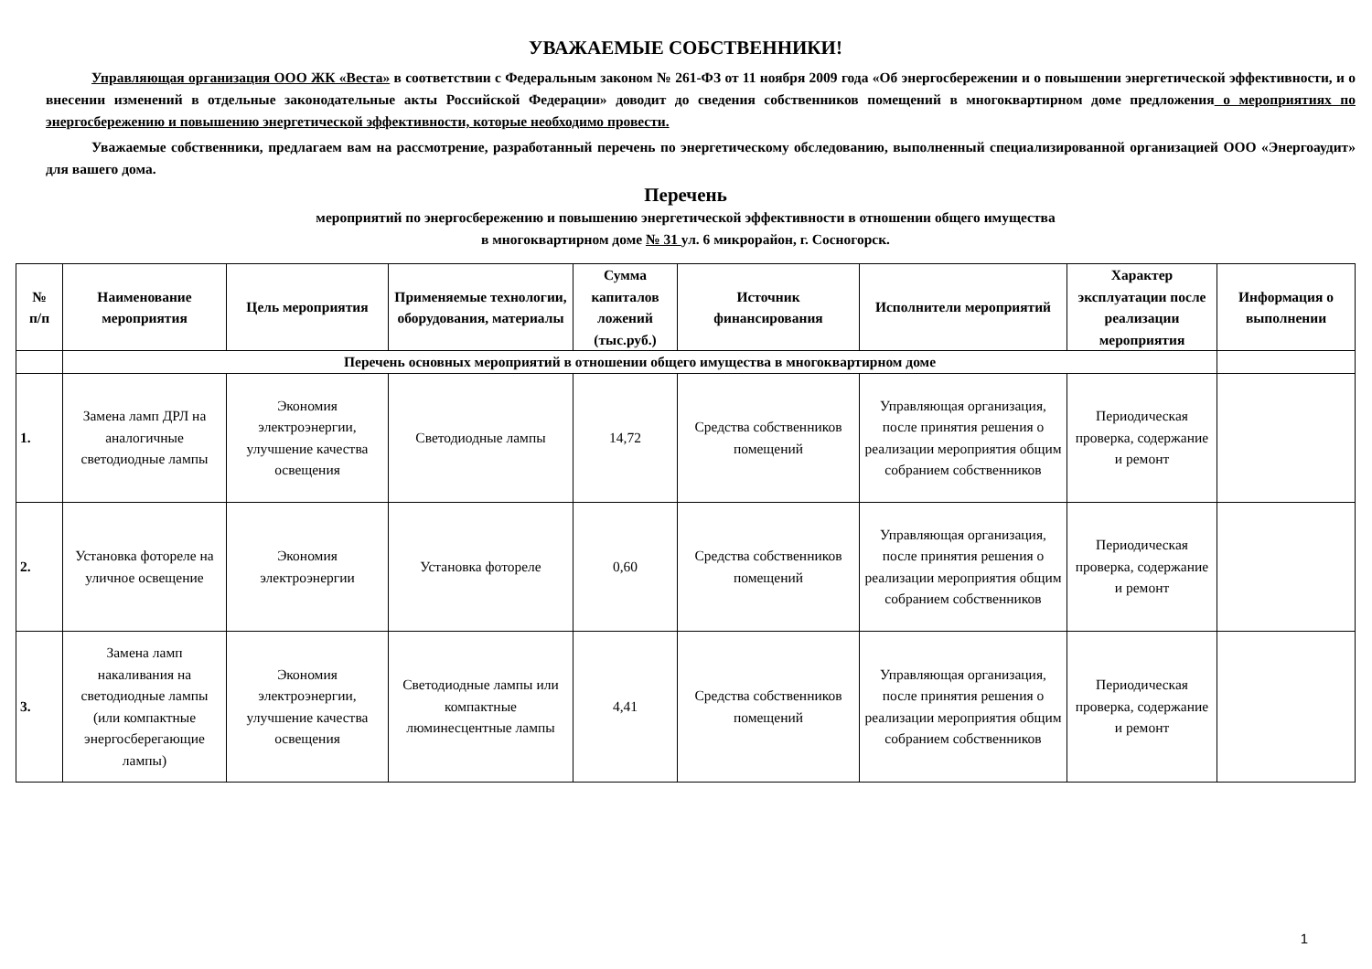УВАЖАЕМЫЕ СОБСТВЕННИКИ!
Управляющая организация ООО ЖК «Веста» в соответствии с Федеральным законом № 261-ФЗ от 11 ноября 2009 года «Об энергосбережении и о повышении энергетической эффективности, и о внесении изменений в отдельные законодательные акты Российской Федерации» доводит до сведения собственников помещений в многоквартирном доме предложения о мероприятиях по энергосбережению и повышению энергетической эффективности, которые необходимо провести.
Уважаемые собственники, предлагаем вам на рассмотрение, разработанный перечень по энергетическому обследованию, выполненный специализированной организацией ООО «Энергоаудит» для вашего дома.
Перечень
мероприятий по энергосбережению и повышению энергетической эффективности в отношении общего имущества
в многоквартирном доме № 31 ул. 6 микрорайон, г. Сосногорск.
| № п/п | Наименование мероприятия | Цель мероприятия | Применяемые технологии, оборудования, материалы | Сумма капиталов ложений (тыс.руб.) | Источник финансирования | Исполнители мероприятий | Характер эксплуатации после реализации мероприятия | Информация о выполнении |
| --- | --- | --- | --- | --- | --- | --- | --- | --- |
| | Перечень основных мероприятий в отношении общего имущества в многоквартирном доме | | | | | | | |
| 1. | Замена ламп ДРЛ на аналогичные светодиодные лампы | Экономия электроэнергии, улучшение качества освещения | Светодиодные лампы | 14,72 | Средства собственников помещений | Управляющая организация, после принятия решения о реализации мероприятия общим собранием собственников | Периодическая проверка, содержание и ремонт | |
| 2. | Установка фотореле на уличное освещение | Экономия электроэнергии | Установка фотореле | 0,60 | Средства собственников помещений | Управляющая организация, после принятия решения о реализации мероприятия общим собранием собственников | Периодическая проверка, содержание и ремонт | |
| 3. | Замена ламп накаливания на светодиодные лампы (или компактные энергосберегающие лампы) | Экономия электроэнергии, улучшение качества освещения | Светодиодные лампы или компактные люминесцентные лампы | 4,41 | Средства собственников помещений | Управляющая организация, после принятия решения о реализации мероприятия общим собранием собственников | Периодическая проверка, содержание и ремонт | |
1